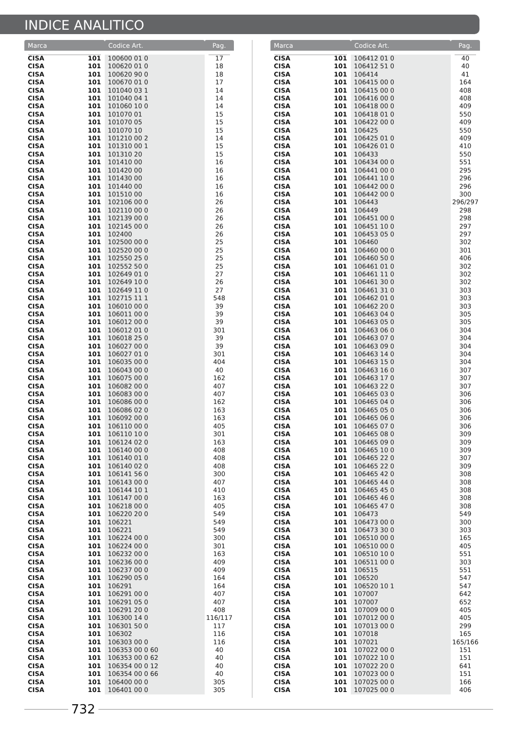INDICE ANALITICO
| Marca | | Codice Art. | Pag. |
| --- | --- | --- | --- |
| CISA | 101 | 100600 01 0 | 17 |
| CISA | 101 | 100620 01 0 | 18 |
| CISA | 101 | 100620 90 0 | 18 |
| CISA | 101 | 100670 01 0 | 17 |
| CISA | 101 | 101040 03 1 | 14 |
| CISA | 101 | 101040 04 1 | 14 |
| CISA | 101 | 101060 10 0 | 14 |
| CISA | 101 | 101070 01 | 15 |
| CISA | 101 | 101070 05 | 15 |
| CISA | 101 | 101070 10 | 15 |
| CISA | 101 | 101210 00 2 | 14 |
| CISA | 101 | 101310 00 1 | 15 |
| CISA | 101 | 101310 20 | 15 |
| CISA | 101 | 101410 00 | 16 |
| CISA | 101 | 101420 00 | 16 |
| CISA | 101 | 101430 00 | 16 |
| CISA | 101 | 101440 00 | 16 |
| CISA | 101 | 101510 00 | 16 |
| CISA | 101 | 102106 00 0 | 26 |
| CISA | 101 | 102110 00 0 | 26 |
| CISA | 101 | 102139 00 0 | 26 |
| CISA | 101 | 102145 00 0 | 26 |
| CISA | 101 | 102400 | 26 |
| CISA | 101 | 102500 00 0 | 25 |
| CISA | 101 | 102520 00 0 | 25 |
| CISA | 101 | 102550 25 0 | 25 |
| CISA | 101 | 102552 50 0 | 25 |
| CISA | 101 | 102649 01 0 | 27 |
| CISA | 101 | 102649 10 0 | 26 |
| CISA | 101 | 102649 11 0 | 27 |
| CISA | 101 | 102715 11 1 | 548 |
| CISA | 101 | 106010 00 0 | 39 |
| CISA | 101 | 106011 00 0 | 39 |
| CISA | 101 | 106012 00 0 | 39 |
| CISA | 101 | 106012 01 0 | 301 |
| CISA | 101 | 106018 25 0 | 39 |
| CISA | 101 | 106027 00 0 | 39 |
| CISA | 101 | 106027 01 0 | 301 |
| CISA | 101 | 106035 00 0 | 404 |
| CISA | 101 | 106043 00 0 | 40 |
| CISA | 101 | 106075 00 0 | 162 |
| CISA | 101 | 106082 00 0 | 407 |
| CISA | 101 | 106083 00 0 | 407 |
| CISA | 101 | 106086 00 0 | 162 |
| CISA | 101 | 106086 02 0 | 163 |
| CISA | 101 | 106092 00 0 | 163 |
| CISA | 101 | 106110 00 0 | 405 |
| CISA | 101 | 106110 10 0 | 301 |
| CISA | 101 | 106124 02 0 | 163 |
| CISA | 101 | 106140 00 0 | 408 |
| CISA | 101 | 106140 01 0 | 408 |
| CISA | 101 | 106140 02 0 | 408 |
| CISA | 101 | 106141 56 0 | 300 |
| CISA | 101 | 106143 00 0 | 407 |
| CISA | 101 | 106144 10 1 | 410 |
| CISA | 101 | 106147 00 0 | 163 |
| CISA | 101 | 106218 00 0 | 405 |
| CISA | 101 | 106220 20 0 | 549 |
| CISA | 101 | 106221 | 549 |
| CISA | 101 | 106221 | 549 |
| CISA | 101 | 106224 00 0 | 300 |
| CISA | 101 | 106224 00 0 | 301 |
| CISA | 101 | 106232 00 0 | 163 |
| CISA | 101 | 106236 00 0 | 409 |
| CISA | 101 | 106237 00 0 | 409 |
| CISA | 101 | 106290 05 0 | 164 |
| CISA | 101 | 106291 | 164 |
| CISA | 101 | 106291 00 0 | 407 |
| CISA | 101 | 106291 05 0 | 407 |
| CISA | 101 | 106291 20 0 | 408 |
| CISA | 101 | 106300 14 0 | 116/117 |
| CISA | 101 | 106301 50 0 | 117 |
| CISA | 101 | 106302 | 116 |
| CISA | 101 | 106303 00 0 | 116 |
| CISA | 101 | 106353 00 0 60 | 40 |
| CISA | 101 | 106353 00 0 62 | 40 |
| CISA | 101 | 106354 00 0 12 | 40 |
| CISA | 101 | 106354 00 0 66 | 40 |
| CISA | 101 | 106400 00 0 | 305 |
| CISA | 101 | 106401 00 0 | 305 |
| Marca | | Codice Art. | Pag. |
| --- | --- | --- | --- |
| CISA | 101 | 106412 01 0 | 40 |
| CISA | 101 | 106412 51 0 | 40 |
| CISA | 101 | 106414 | 41 |
| CISA | 101 | 106415 00 0 | 164 |
| CISA | 101 | 106415 00 0 | 408 |
| CISA | 101 | 106416 00 0 | 408 |
| CISA | 101 | 106418 00 0 | 409 |
| CISA | 101 | 106418 01 0 | 550 |
| CISA | 101 | 106422 00 0 | 409 |
| CISA | 101 | 106425 | 550 |
| CISA | 101 | 106425 01 0 | 409 |
| CISA | 101 | 106426 01 0 | 410 |
| CISA | 101 | 106433 | 550 |
| CISA | 101 | 106434 00 0 | 551 |
| CISA | 101 | 106441 00 0 | 295 |
| CISA | 101 | 106441 10 0 | 296 |
| CISA | 101 | 106442 00 0 | 296 |
| CISA | 101 | 106442 00 0 | 300 |
| CISA | 101 | 106443 | 296/297 |
| CISA | 101 | 106449 | 298 |
| CISA | 101 | 106451 00 0 | 298 |
| CISA | 101 | 106451 10 0 | 297 |
| CISA | 101 | 106453 05 0 | 297 |
| CISA | 101 | 106460 | 302 |
| CISA | 101 | 106460 00 0 | 301 |
| CISA | 101 | 106460 50 0 | 406 |
| CISA | 101 | 106461 01 0 | 302 |
| CISA | 101 | 106461 11 0 | 302 |
| CISA | 101 | 106461 30 0 | 302 |
| CISA | 101 | 106461 31 0 | 303 |
| CISA | 101 | 106462 01 0 | 303 |
| CISA | 101 | 106462 20 0 | 303 |
| CISA | 101 | 106463 04 0 | 305 |
| CISA | 101 | 106463 05 0 | 305 |
| CISA | 101 | 106463 06 0 | 304 |
| CISA | 101 | 106463 07 0 | 304 |
| CISA | 101 | 106463 09 0 | 304 |
| CISA | 101 | 106463 14 0 | 304 |
| CISA | 101 | 106463 15 0 | 304 |
| CISA | 101 | 106463 16 0 | 307 |
| CISA | 101 | 106463 17 0 | 307 |
| CISA | 101 | 106463 22 0 | 307 |
| CISA | 101 | 106465 03 0 | 306 |
| CISA | 101 | 106465 04 0 | 306 |
| CISA | 101 | 106465 05 0 | 306 |
| CISA | 101 | 106465 06 0 | 306 |
| CISA | 101 | 106465 07 0 | 306 |
| CISA | 101 | 106465 08 0 | 309 |
| CISA | 101 | 106465 09 0 | 309 |
| CISA | 101 | 106465 10 0 | 309 |
| CISA | 101 | 106465 22 0 | 307 |
| CISA | 101 | 106465 22 0 | 309 |
| CISA | 101 | 106465 42 0 | 308 |
| CISA | 101 | 106465 44 0 | 308 |
| CISA | 101 | 106465 45 0 | 308 |
| CISA | 101 | 106465 46 0 | 308 |
| CISA | 101 | 106465 47 0 | 308 |
| CISA | 101 | 106473 | 549 |
| CISA | 101 | 106473 00 0 | 300 |
| CISA | 101 | 106473 30 0 | 303 |
| CISA | 101 | 106510 00 0 | 165 |
| CISA | 101 | 106510 00 0 | 405 |
| CISA | 101 | 106510 10 0 | 551 |
| CISA | 101 | 106511 00 0 | 303 |
| CISA | 101 | 106515 | 551 |
| CISA | 101 | 106520 | 547 |
| CISA | 101 | 106520 10 1 | 547 |
| CISA | 101 | 107007 | 642 |
| CISA | 101 | 107007 | 652 |
| CISA | 101 | 107009 00 0 | 405 |
| CISA | 101 | 107012 00 0 | 405 |
| CISA | 101 | 107013 00 0 | 299 |
| CISA | 101 | 107018 | 165 |
| CISA | 101 | 107021 | 165/166 |
| CISA | 101 | 107022 00 0 | 151 |
| CISA | 101 | 107022 10 0 | 151 |
| CISA | 101 | 107022 20 0 | 641 |
| CISA | 101 | 107023 00 0 | 151 |
| CISA | 101 | 107025 00 0 | 166 |
| CISA | 101 | 107025 00 0 | 406 |
732